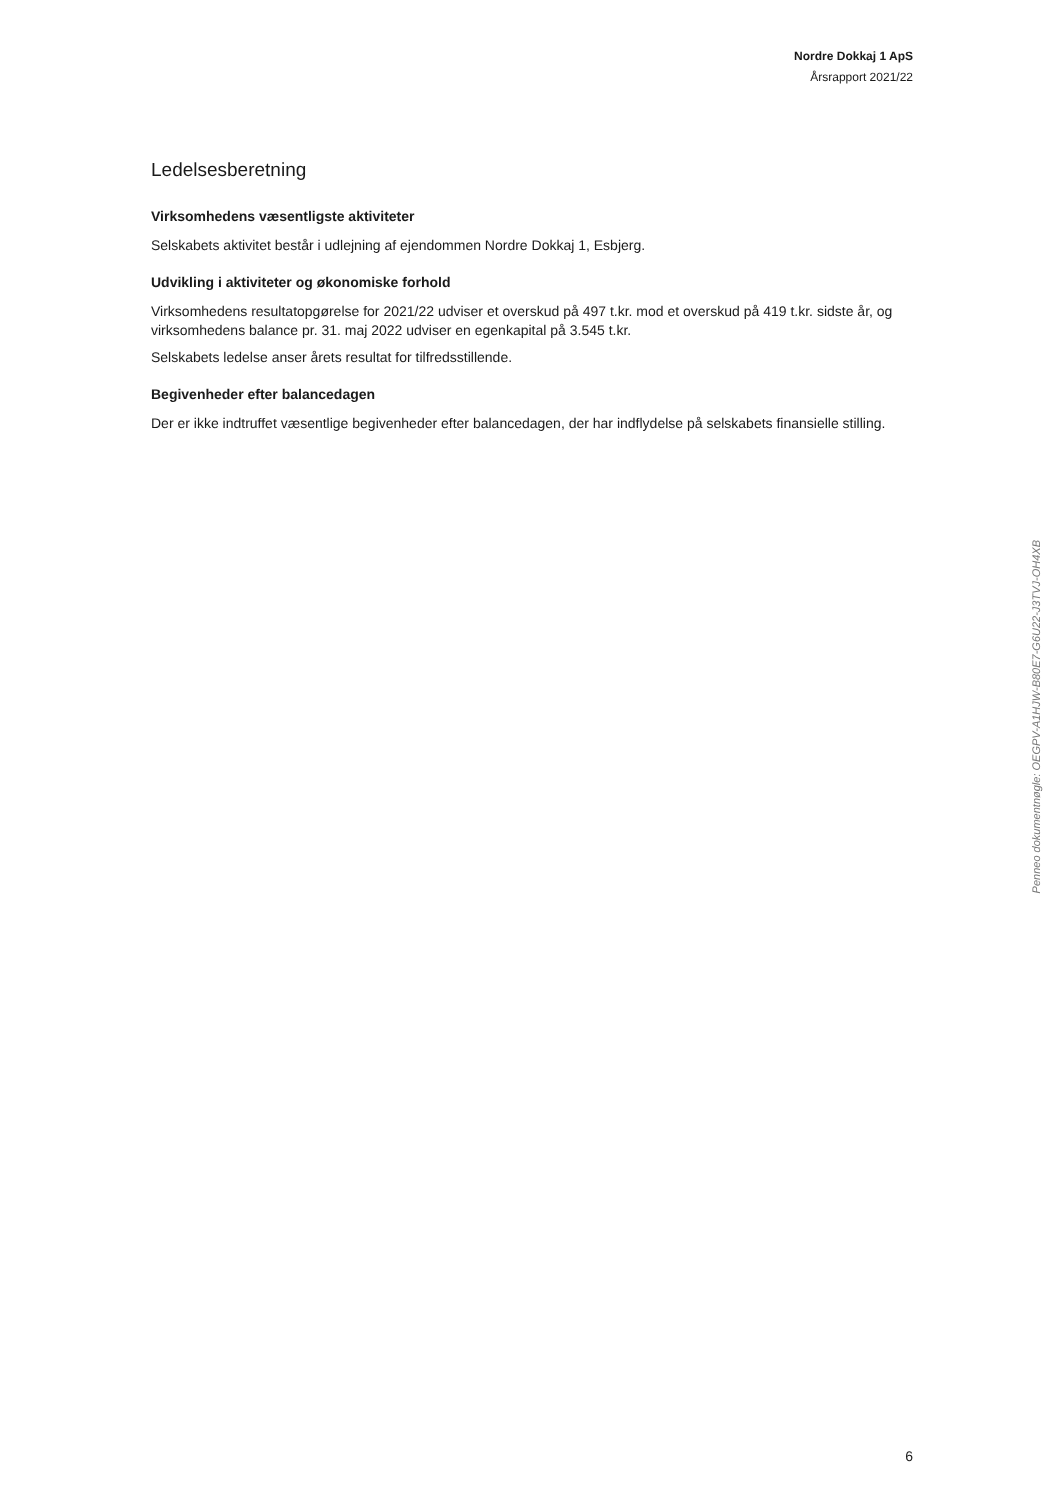Nordre Dokkaj 1 ApS
Årsrapport 2021/22
Ledelsesberetning
Virksomhedens væsentligste aktiviteter
Selskabets aktivitet består i udlejning af ejendommen Nordre Dokkaj 1, Esbjerg.
Udvikling i aktiviteter og økonomiske forhold
Virksomhedens resultatopgørelse for 2021/22 udviser et overskud på 497 t.kr. mod et overskud på 419 t.kr. sidste år, og virksomhedens balance pr. 31. maj 2022 udviser en egenkapital på 3.545 t.kr.
Selskabets ledelse anser årets resultat for tilfredsstillende.
Begivenheder efter balancedagen
Der er ikke indtruffet væsentlige begivenheder efter balancedagen, der har indflydelse på selskabets finansielle stilling.
Penneo dokumentnøgle: OEGPV-A1HJW-B80E7-G6U22-J3TVJ-OH4XB
6